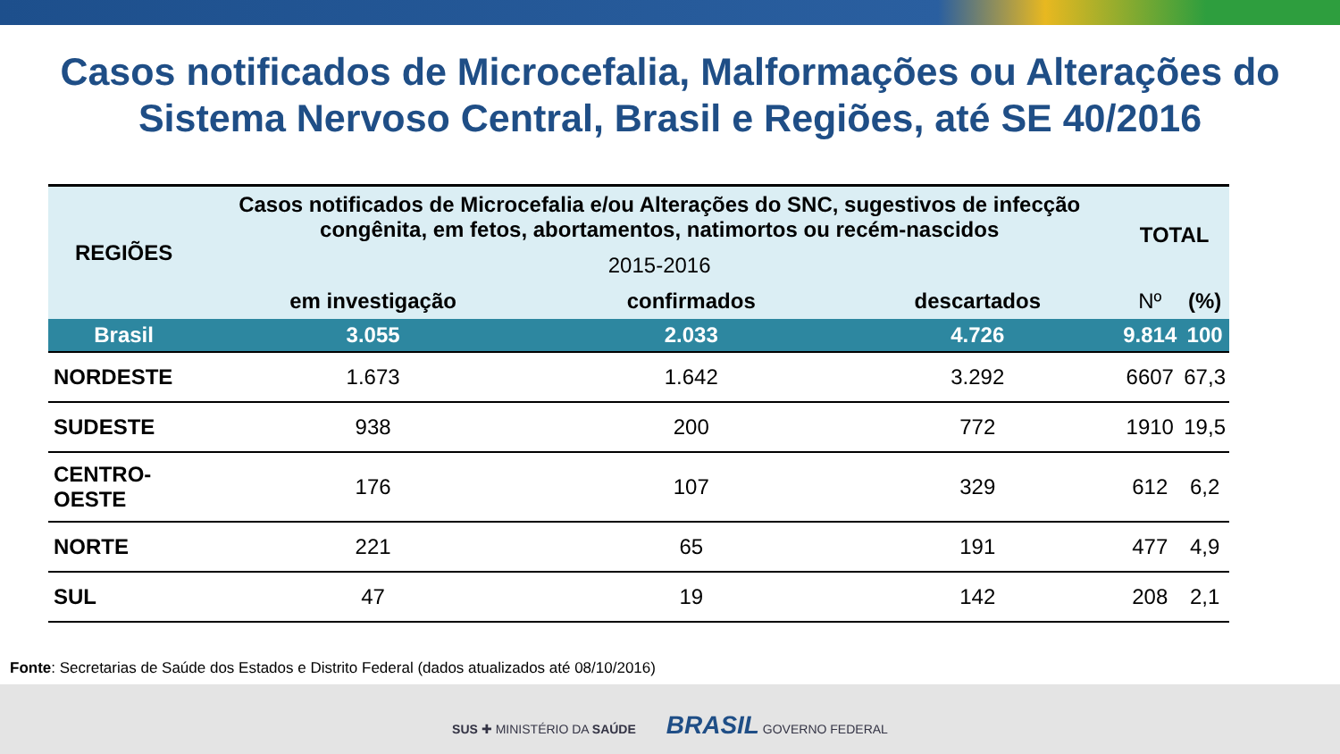Casos notificados de Microcefalia, Malformações ou Alterações do Sistema Nervoso Central, Brasil e Regiões, até SE 40/2016
| REGIÕES | Casos notificados de Microcefalia e/ou Alterações do SNC, sugestivos de infecção congênita, em fetos, abortamentos, natimortos ou recém-nascidos | | | TOTAL | |
| --- | --- | --- | --- | --- | --- |
| | 2015-2016 | | | | |
| | em investigação | confirmados | descartados | Nº | (%) |
| Brasil | 3.055 | 2.033 | 4.726 | 9.814 | 100 |
| NORDESTE | 1.673 | 1.642 | 3.292 | 6607 | 67,3 |
| SUDESTE | 938 | 200 | 772 | 1910 | 19,5 |
| CENTRO-OESTE | 176 | 107 | 329 | 612 | 6,2 |
| NORTE | 221 | 65 | 191 | 477 | 4,9 |
| SUL | 47 | 19 | 142 | 208 | 2,1 |
Fonte: Secretarias de Saúde dos Estados e Distrito Federal (dados atualizados até 08/10/2016)
SUS ✚ MINISTÉRIO DA SAÚDE BRASIL GOVERNO FEDERAL